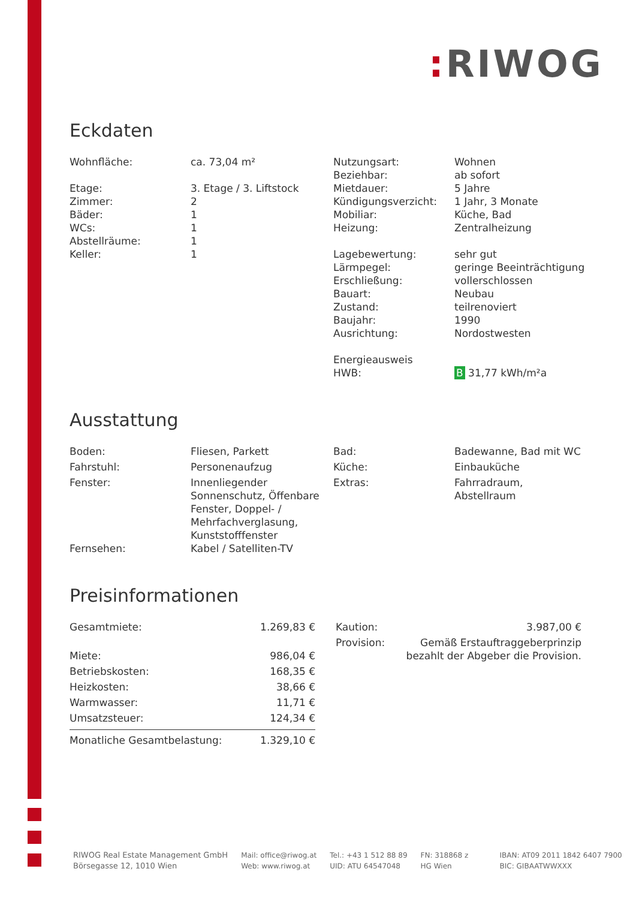: RIWOG
Eckdaten
| Wohnfläche: | ca. 73,04 m² |
| Etage: | 3. Etage / 3. Liftstock |
| Zimmer: | 2 |
| Bäder: | 1 |
| WCs: | 1 |
| Abstellräume: | 1 |
| Keller: | 1 |
| Nutzungsart: | Wohnen |
| Beziehbar: | ab sofort |
| Mietdauer: | 5 Jahre |
| Kündigungsverzicht: | 1 Jahr, 3 Monate |
| Mobiliar: | Küche, Bad |
| Heizung: | Zentralheizung |
| Lagebewertung: | sehr gut |
| Lärmpegel: | geringe Beeinträchtigung |
| Erschließung: | vollerschlossen |
| Bauart: | Neubau |
| Zustand: | teilrenoviert |
| Baujahr: | 1990 |
| Ausrichtung: | Nordostwesten |
| Energieausweis | |
| HWB: | B 31,77 kWh/m²a |
Ausstattung
| Boden: | Fliesen, Parkett |
| Fahrstuhl: | Personenaufzug |
| Fenster: | Innenliegender Sonnenschutz, Öffenbare Fenster, Doppel- / Mehrfachverglasung, Kunststofffenster |
| Fernsehen: | Kabel / Satelliten-TV |
| Bad: | Badewanne, Bad mit WC |
| Küche: | Einbauküche |
| Extras: | Fahrradraum, Abstellraum |
Preisinformationen
| Gesamtmiete: | 1.269,83 € |
| Miete: | 986,04 € |
| Betriebskosten: | 168,35 € |
| Heizkosten: | 38,66 € |
| Warmwasser: | 11,71 € |
| Umsatzsteuer: | 124,34 € |
| Monatliche Gesamtbelastung: | 1.329,10 € |
| Kaution: | 3.987,00 € |
| Provision: | Gemäß Erstauftraggeberprinzip bezahlt der Abgeber die Provision. |
RIWOG Real Estate Management GmbH
Börsegasse 12, 1010 Wien
Mail: office@riwog.at
Web: www.riwog.at
Tel.: +43 1 512 88 89
UID: ATU 64547048
FN: 318868 z
HG Wien
IBAN: AT09 2011 1842 6407 7900
BIC: GIBAATWWXXX